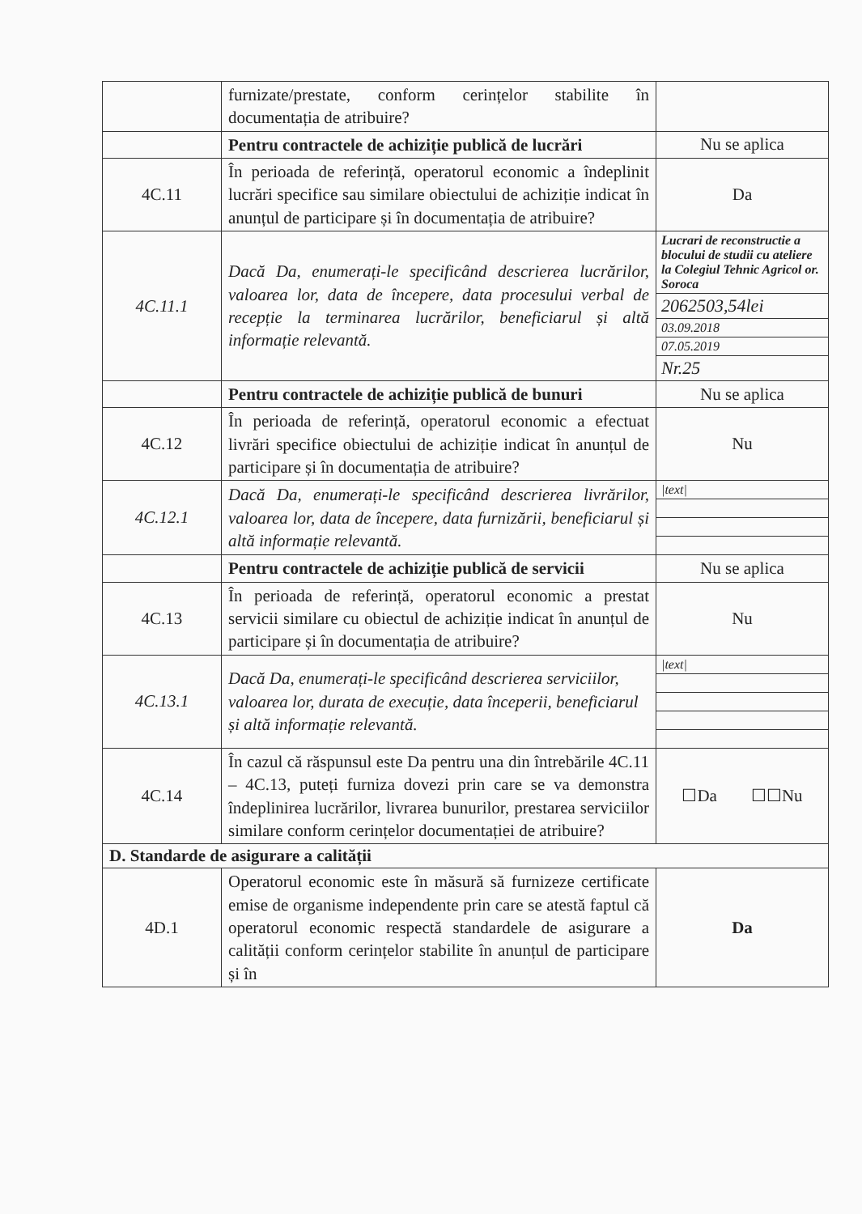| | furnizate/prestate, conform cerințelor stabilite în documentația de atribuire? | |
| | Pentru contractele de achiziție publică de lucrări | Nu se aplica |
| 4C.11 | În perioada de referință, operatorul economic a îndeplinit lucrări specifice sau similare obiectului de achiziție indicat în anunțul de participare și în documentația de atribuire? | Da |
| 4C.11.1 | Dacă Da, enumerați-le specificând descrierea lucrărilor, valoarea lor, data de începere, data procesului verbal de recepție la terminarea lucrărilor, beneficiarul și altă informație relevantă. | Lucrari de reconstructie a blocului de studii cu ateliere la Colegiul Tehnic Agricol or. Soroca 2062503,54lei 03.09.2018 07.05.2019 Nr.25 |
| | Pentru contractele de achiziție publică de bunuri | Nu se aplica |
| 4C.12 | În perioada de referință, operatorul economic a efectuat livrări specifice obiectului de achiziție indicat în anunțul de participare și în documentația de atribuire? | Nu |
| 4C.12.1 | Dacă Da, enumerați-le specificând descrierea livrărilor, valoarea lor, data de începere, data furnizării, beneficiarul și altă informație relevantă. | /text/ |
| | Pentru contractele de achiziție publică de servicii | Nu se aplica |
| 4C.13 | În perioada de referință, operatorul economic a prestat servicii similare cu obiectul de achiziție indicat în anunțul de participare și în documentația de atribuire? | Nu |
| 4C.13.1 | Dacă Da, enumerați-le specificând descrierea serviciilor, valoarea lor, durata de execuție, data începerii, beneficiarul și altă informație relevantă. | /text/ |
| 4C.14 | În cazul că răspunsul este Da pentru una din întrebările 4C.11 – 4C.13, puteți furniza dovezi prin care se va demonstra îndeplinirea lucrărilor, livrarea bunurilor, prestarea serviciilor similare conform cerințelor documentației de atribuire? | ☐Da ☐☐Nu |
| D. Standarde de asigurare a calității | | |
| 4D.1 | Operatorul economic este în măsură să furnizeze certificate emise de organisme independente prin care se atestă faptul că operatorul economic respectă standardele de asigurare a calității conform cerințelor stabilite în anunțul de participare și în | Da |